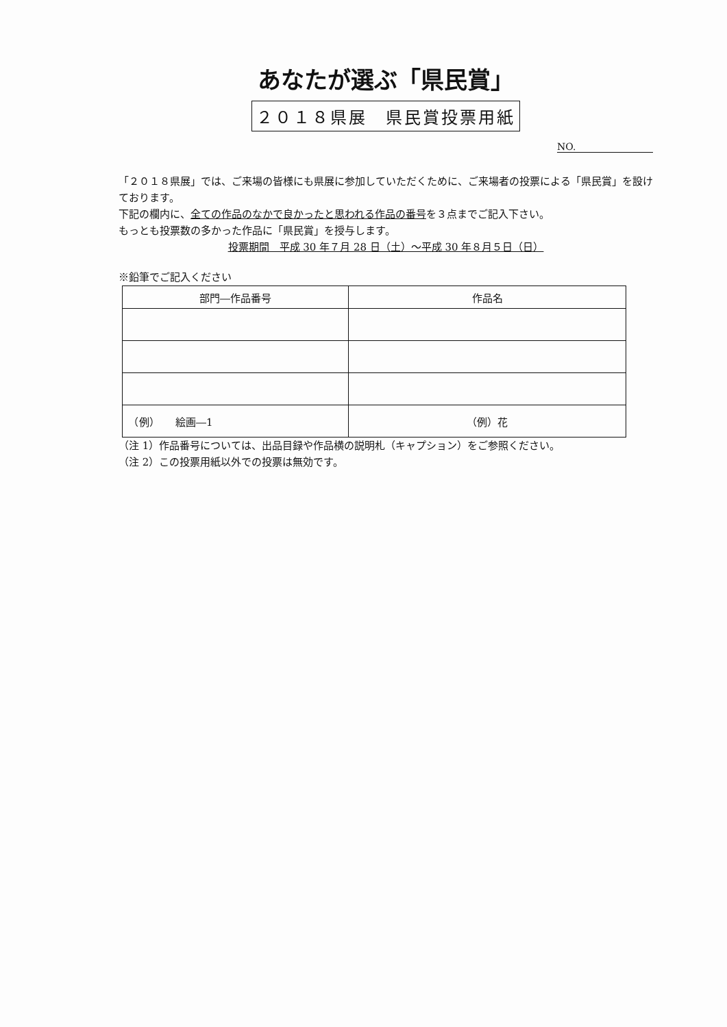あなたが選ぶ「県民賞」
２０１８県展　県民賞投票用紙
NO.
「２０１８県展」では、ご来場の皆様にも県展に参加していただくために、ご来場者の投票による「県民賞」を設けております。
下記の欄内に、全ての作品のなかで良かったと思われる作品の番号を３点までご記入下さい。
もっとも投票数の多かった作品に「県民賞」を授与します。
投票期間　平成 30 年７月 28 日（土）～平成 30 年８月５日（日）
※鉛筆でご記入ください
| 部門―作品番号 | 作品名 |
| --- | --- |
| （例） 絵画―1 | （例）花 |
（注 1）作品番号については、出品目録や作品横の説明札（キャプション）をご参照ください。
（注 2）この投票用紙以外での投票は無効です。